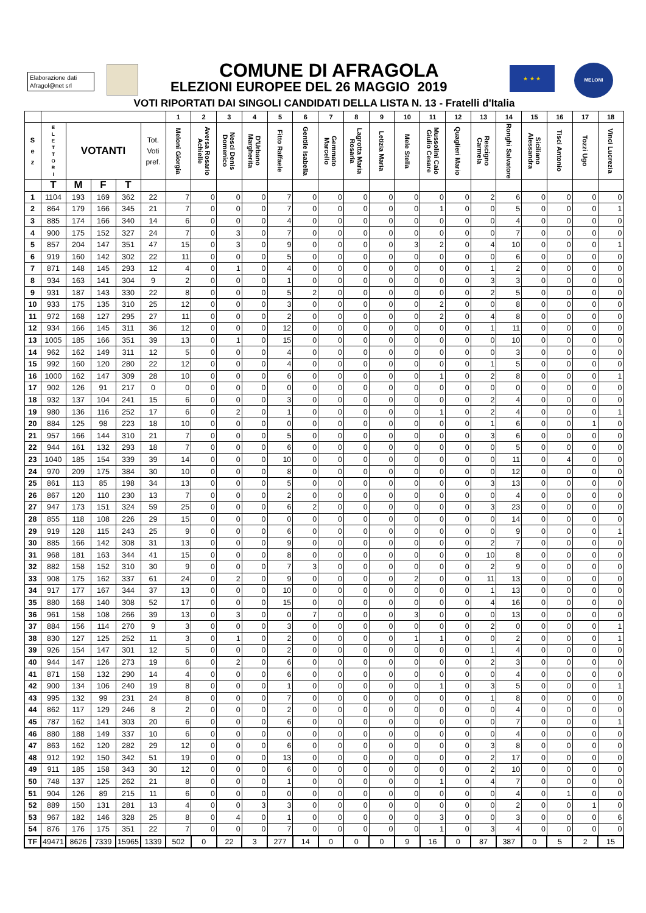Elaborazione dati
Afragol@net srl
COMUNE DI AFRAGOLA
ELEZIONI EUROPEE DEL 26 MAGGIO 2019
★ ★ ★ MELONI
VOTI RIPORTATI DAI SINGOLI CANDIDATI DELLA LISTA N. 13 - Fratelli d'Italia
| | | | | | | 1 | 2 | 3 | 4 | 5 | 6 | 7 | 8 | 9 | 10 | 11 | 12 | 13 | 14 | 15 | 16 | 17 | 18 |
| --- | --- | --- | --- | --- | --- | --- | --- | --- | --- | --- | --- | --- | --- | --- | --- | --- | --- | --- | --- | --- | --- | --- | --- |
| S e z | E L E T T O R I | VOTANTI | | | Tot. Voti pref. | Meloni Giorgia | Aversa Rosario Achielle | Nesci Denis Domenico | D'Urbano Margherita | Fitto Raffaele | Gentile Isabella | Gemmato Marcello | Lagrotta Maria Rosaria | Letizia Maria | Mele Stella | Mussolini Caio Giulio Cesare | Quaglieri Mario | Rescigno Carmela | Ronghi Salvatore | Siciliano Alessandra | Tisci Antonio | Tozzi Ugo | Vinci Lucrezia |
| | T | M | F | T | | | | | | | | | | | | | | | | | | | |
| 1 | 1104 | 193 | 169 | 362 | 22 | 7 | 0 | 0 | 0 | 7 | 0 | 0 | 0 | 0 | 0 | 0 | 0 | 2 | 6 | 0 | 0 | 0 | 0 |
| 2 | 864 | 179 | 166 | 345 | 21 | 7 | 0 | 0 | 0 | 7 | 0 | 0 | 0 | 0 | 0 | 1 | 0 | 0 | 5 | 0 | 0 | 0 | 1 |
| 3 | 885 | 174 | 166 | 340 | 14 | 6 | 0 | 0 | 0 | 4 | 0 | 0 | 0 | 0 | 0 | 0 | 0 | 0 | 4 | 0 | 0 | 0 | 0 |
| 4 | 900 | 175 | 152 | 327 | 24 | 7 | 0 | 3 | 0 | 7 | 0 | 0 | 0 | 0 | 0 | 0 | 0 | 0 | 7 | 0 | 0 | 0 | 0 |
| 5 | 857 | 204 | 147 | 351 | 47 | 15 | 0 | 3 | 0 | 9 | 0 | 0 | 0 | 0 | 3 | 2 | 0 | 4 | 10 | 0 | 0 | 0 | 1 |
| 6 | 919 | 160 | 142 | 302 | 22 | 11 | 0 | 0 | 0 | 5 | 0 | 0 | 0 | 0 | 0 | 0 | 0 | 0 | 6 | 0 | 0 | 0 | 0 |
| 7 | 871 | 148 | 145 | 293 | 12 | 4 | 0 | 1 | 0 | 4 | 0 | 0 | 0 | 0 | 0 | 0 | 0 | 1 | 2 | 0 | 0 | 0 | 0 |
| 8 | 934 | 163 | 141 | 304 | 9 | 2 | 0 | 0 | 0 | 1 | 0 | 0 | 0 | 0 | 0 | 0 | 0 | 3 | 3 | 0 | 0 | 0 | 0 |
| 9 | 931 | 187 | 143 | 330 | 22 | 8 | 0 | 0 | 0 | 5 | 2 | 0 | 0 | 0 | 0 | 0 | 0 | 2 | 5 | 0 | 0 | 0 | 0 |
| 10 | 933 | 175 | 135 | 310 | 25 | 12 | 0 | 0 | 0 | 3 | 0 | 0 | 0 | 0 | 0 | 2 | 0 | 0 | 8 | 0 | 0 | 0 | 0 |
| 11 | 972 | 168 | 127 | 295 | 27 | 11 | 0 | 0 | 0 | 2 | 0 | 0 | 0 | 0 | 0 | 2 | 0 | 4 | 8 | 0 | 0 | 0 | 0 |
| 12 | 934 | 166 | 145 | 311 | 36 | 12 | 0 | 0 | 0 | 12 | 0 | 0 | 0 | 0 | 0 | 0 | 0 | 1 | 11 | 0 | 0 | 0 | 0 |
| 13 | 1005 | 185 | 166 | 351 | 39 | 13 | 0 | 1 | 0 | 15 | 0 | 0 | 0 | 0 | 0 | 0 | 0 | 0 | 10 | 0 | 0 | 0 | 0 |
| 14 | 962 | 162 | 149 | 311 | 12 | 5 | 0 | 0 | 0 | 4 | 0 | 0 | 0 | 0 | 0 | 0 | 0 | 0 | 3 | 0 | 0 | 0 | 0 |
| 15 | 992 | 160 | 120 | 280 | 22 | 12 | 0 | 0 | 0 | 4 | 0 | 0 | 0 | 0 | 0 | 0 | 0 | 1 | 5 | 0 | 0 | 0 | 0 |
| 16 | 1000 | 162 | 147 | 309 | 28 | 10 | 0 | 0 | 0 | 6 | 0 | 0 | 0 | 0 | 0 | 1 | 0 | 2 | 8 | 0 | 0 | 0 | 1 |
| 17 | 902 | 126 | 91 | 217 | 0 | 0 | 0 | 0 | 0 | 0 | 0 | 0 | 0 | 0 | 0 | 0 | 0 | 0 | 0 | 0 | 0 | 0 | 0 |
| 18 | 932 | 137 | 104 | 241 | 15 | 6 | 0 | 0 | 0 | 3 | 0 | 0 | 0 | 0 | 0 | 0 | 0 | 2 | 4 | 0 | 0 | 0 | 0 |
| 19 | 980 | 136 | 116 | 252 | 17 | 6 | 0 | 2 | 0 | 1 | 0 | 0 | 0 | 0 | 0 | 1 | 0 | 2 | 4 | 0 | 0 | 0 | 1 |
| 20 | 884 | 125 | 98 | 223 | 18 | 10 | 0 | 0 | 0 | 0 | 0 | 0 | 0 | 0 | 0 | 0 | 0 | 1 | 6 | 0 | 0 | 1 | 0 |
| 21 | 957 | 166 | 144 | 310 | 21 | 7 | 0 | 0 | 0 | 5 | 0 | 0 | 0 | 0 | 0 | 0 | 0 | 3 | 6 | 0 | 0 | 0 | 0 |
| 22 | 944 | 161 | 132 | 293 | 18 | 7 | 0 | 0 | 0 | 6 | 0 | 0 | 0 | 0 | 0 | 0 | 0 | 0 | 5 | 0 | 0 | 0 | 0 |
| 23 | 1040 | 185 | 154 | 339 | 39 | 14 | 0 | 0 | 0 | 10 | 0 | 0 | 0 | 0 | 0 | 0 | 0 | 0 | 11 | 0 | 4 | 0 | 0 |
| 24 | 970 | 209 | 175 | 384 | 30 | 10 | 0 | 0 | 0 | 8 | 0 | 0 | 0 | 0 | 0 | 0 | 0 | 0 | 12 | 0 | 0 | 0 | 0 |
| 25 | 861 | 113 | 85 | 198 | 34 | 13 | 0 | 0 | 0 | 5 | 0 | 0 | 0 | 0 | 0 | 0 | 0 | 3 | 13 | 0 | 0 | 0 | 0 |
| 26 | 867 | 120 | 110 | 230 | 13 | 7 | 0 | 0 | 0 | 2 | 0 | 0 | 0 | 0 | 0 | 0 | 0 | 0 | 4 | 0 | 0 | 0 | 0 |
| 27 | 947 | 173 | 151 | 324 | 59 | 25 | 0 | 0 | 0 | 6 | 2 | 0 | 0 | 0 | 0 | 0 | 0 | 3 | 23 | 0 | 0 | 0 | 0 |
| 28 | 855 | 118 | 108 | 226 | 29 | 15 | 0 | 0 | 0 | 0 | 0 | 0 | 0 | 0 | 0 | 0 | 0 | 0 | 14 | 0 | 0 | 0 | 0 |
| 29 | 919 | 128 | 115 | 243 | 25 | 9 | 0 | 0 | 0 | 6 | 0 | 0 | 0 | 0 | 0 | 0 | 0 | 0 | 9 | 0 | 0 | 0 | 1 |
| 30 | 885 | 166 | 142 | 308 | 31 | 13 | 0 | 0 | 0 | 9 | 0 | 0 | 0 | 0 | 0 | 0 | 0 | 2 | 7 | 0 | 0 | 0 | 0 |
| 31 | 968 | 181 | 163 | 344 | 41 | 15 | 0 | 0 | 0 | 8 | 0 | 0 | 0 | 0 | 0 | 0 | 0 | 10 | 8 | 0 | 0 | 0 | 0 |
| 32 | 882 | 158 | 152 | 310 | 30 | 9 | 0 | 0 | 0 | 7 | 3 | 0 | 0 | 0 | 0 | 0 | 0 | 2 | 9 | 0 | 0 | 0 | 0 |
| 33 | 908 | 175 | 162 | 337 | 61 | 24 | 0 | 2 | 0 | 9 | 0 | 0 | 0 | 0 | 2 | 0 | 0 | 11 | 13 | 0 | 0 | 0 | 0 |
| 34 | 917 | 177 | 167 | 344 | 37 | 13 | 0 | 0 | 0 | 10 | 0 | 0 | 0 | 0 | 0 | 0 | 0 | 1 | 13 | 0 | 0 | 0 | 0 |
| 35 | 880 | 168 | 140 | 308 | 52 | 17 | 0 | 0 | 0 | 15 | 0 | 0 | 0 | 0 | 0 | 0 | 0 | 4 | 16 | 0 | 0 | 0 | 0 |
| 36 | 961 | 158 | 108 | 266 | 39 | 13 | 0 | 3 | 0 | 0 | 7 | 0 | 0 | 0 | 3 | 0 | 0 | 0 | 13 | 0 | 0 | 0 | 0 |
| 37 | 884 | 156 | 114 | 270 | 9 | 3 | 0 | 0 | 0 | 3 | 0 | 0 | 0 | 0 | 0 | 0 | 0 | 2 | 0 | 0 | 0 | 0 | 1 |
| 38 | 830 | 127 | 125 | 252 | 11 | 3 | 0 | 1 | 0 | 2 | 0 | 0 | 0 | 0 | 1 | 1 | 0 | 0 | 2 | 0 | 0 | 0 | 1 |
| 39 | 926 | 154 | 147 | 301 | 12 | 5 | 0 | 0 | 0 | 2 | 0 | 0 | 0 | 0 | 0 | 0 | 0 | 1 | 4 | 0 | 0 | 0 | 0 |
| 40 | 944 | 147 | 126 | 273 | 19 | 6 | 0 | 2 | 0 | 6 | 0 | 0 | 0 | 0 | 0 | 0 | 0 | 2 | 3 | 0 | 0 | 0 | 0 |
| 41 | 871 | 158 | 132 | 290 | 14 | 4 | 0 | 0 | 0 | 6 | 0 | 0 | 0 | 0 | 0 | 0 | 0 | 0 | 4 | 0 | 0 | 0 | 0 |
| 42 | 900 | 134 | 106 | 240 | 19 | 8 | 0 | 0 | 0 | 1 | 0 | 0 | 0 | 0 | 0 | 1 | 0 | 3 | 5 | 0 | 0 | 0 | 1 |
| 43 | 995 | 132 | 99 | 231 | 24 | 8 | 0 | 0 | 0 | 7 | 0 | 0 | 0 | 0 | 0 | 0 | 0 | 1 | 8 | 0 | 0 | 0 | 0 |
| 44 | 862 | 117 | 129 | 246 | 8 | 2 | 0 | 0 | 0 | 2 | 0 | 0 | 0 | 0 | 0 | 0 | 0 | 0 | 4 | 0 | 0 | 0 | 0 |
| 45 | 787 | 162 | 141 | 303 | 20 | 6 | 0 | 0 | 0 | 6 | 0 | 0 | 0 | 0 | 0 | 0 | 0 | 0 | 7 | 0 | 0 | 0 | 1 |
| 46 | 880 | 188 | 149 | 337 | 10 | 6 | 0 | 0 | 0 | 0 | 0 | 0 | 0 | 0 | 0 | 0 | 0 | 0 | 4 | 0 | 0 | 0 | 0 |
| 47 | 863 | 162 | 120 | 282 | 29 | 12 | 0 | 0 | 0 | 6 | 0 | 0 | 0 | 0 | 0 | 0 | 0 | 3 | 8 | 0 | 0 | 0 | 0 |
| 48 | 912 | 192 | 150 | 342 | 51 | 19 | 0 | 0 | 0 | 13 | 0 | 0 | 0 | 0 | 0 | 0 | 0 | 2 | 17 | 0 | 0 | 0 | 0 |
| 49 | 911 | 185 | 158 | 343 | 30 | 12 | 0 | 0 | 0 | 6 | 0 | 0 | 0 | 0 | 0 | 0 | 0 | 2 | 10 | 0 | 0 | 0 | 0 |
| 50 | 748 | 137 | 125 | 262 | 21 | 8 | 0 | 0 | 0 | 1 | 0 | 0 | 0 | 0 | 0 | 1 | 0 | 4 | 7 | 0 | 0 | 0 | 0 |
| 51 | 904 | 126 | 89 | 215 | 11 | 6 | 0 | 0 | 0 | 0 | 0 | 0 | 0 | 0 | 0 | 0 | 0 | 0 | 4 | 0 | 1 | 0 | 0 |
| 52 | 889 | 150 | 131 | 281 | 13 | 4 | 0 | 0 | 3 | 3 | 0 | 0 | 0 | 0 | 0 | 0 | 0 | 0 | 2 | 0 | 0 | 1 | 0 |
| 53 | 967 | 182 | 146 | 328 | 25 | 8 | 0 | 4 | 0 | 1 | 0 | 0 | 0 | 0 | 0 | 3 | 0 | 0 | 3 | 0 | 0 | 0 | 6 |
| 54 | 876 | 176 | 175 | 351 | 22 | 7 | 0 | 0 | 0 | 7 | 0 | 0 | 0 | 0 | 0 | 1 | 0 | 3 | 4 | 0 | 0 | 0 | 0 |
| TF | 49471 | 8626 | 7339 | 15965 | 1339 | 502 | 0 | 22 | 3 | 277 | 14 | 0 | 0 | 0 | 9 | 16 | 0 | 87 | 387 | 0 | 5 | 2 | 15 |